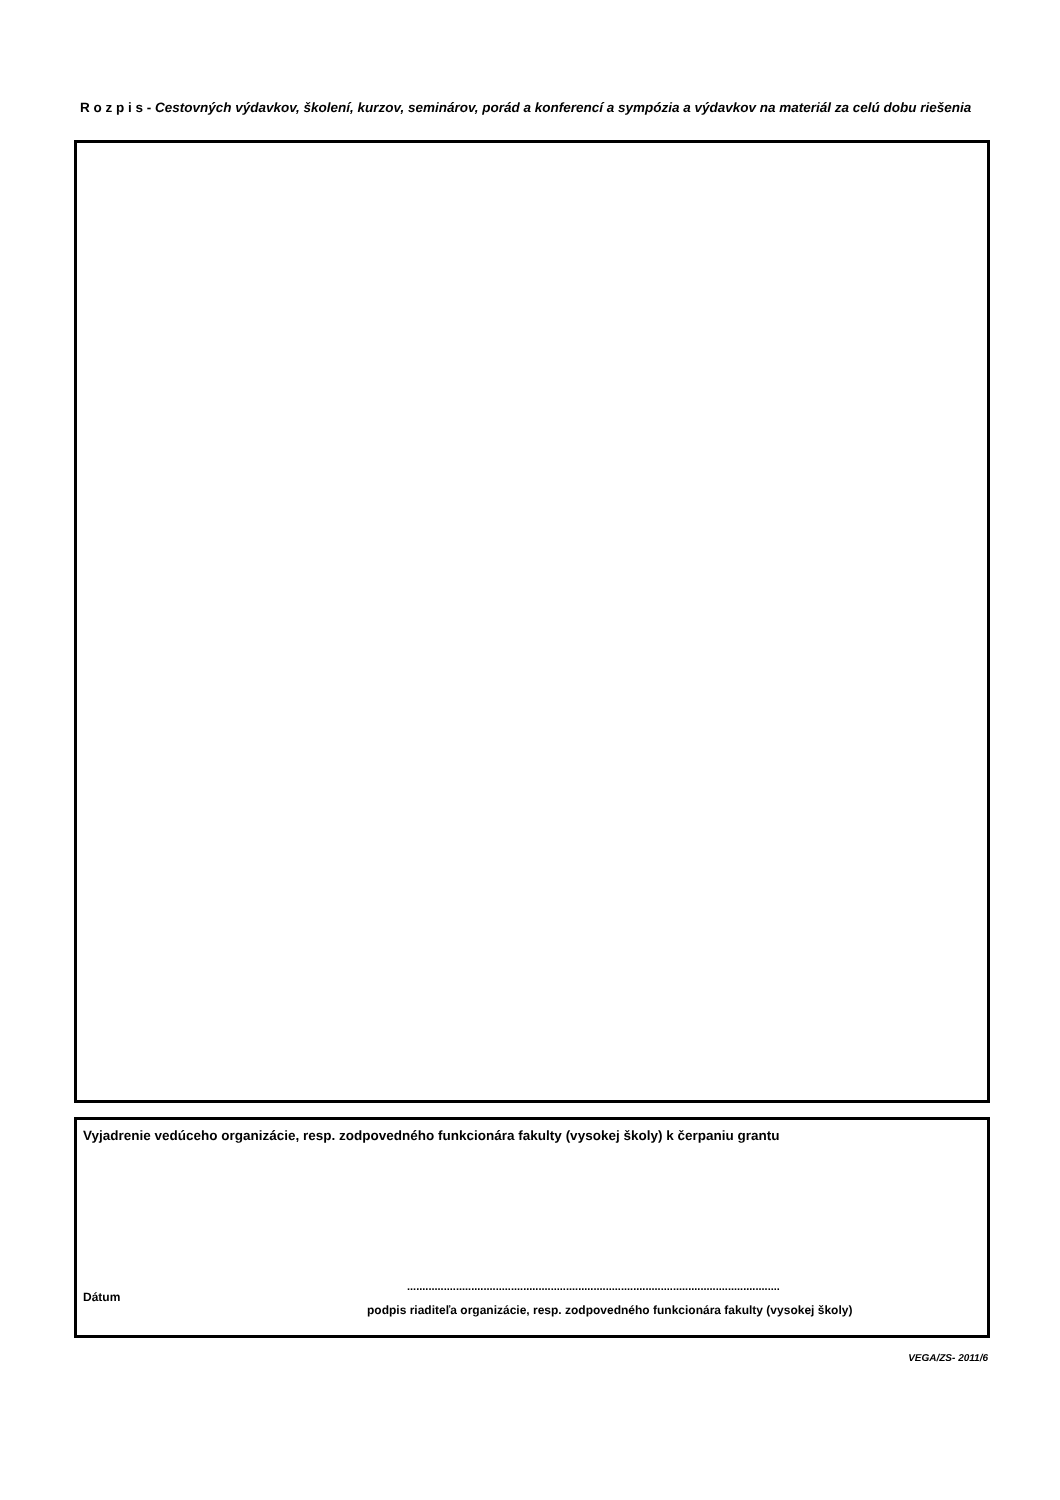R o z p i s - Cestovných výdavkov, školení, kurzov, seminárov, porád a konferencí a sympózia a výdavkov na materiál za celú dobu riešenia
Vyjadrenie vedúceho organizácie, resp. zodpovedného funkcionára fakulty (vysokej školy) k čerpaniu grantu
Dátum
..........................................................................................................................
podpis riaditeľa organizácie, resp. zodpovedného funkcionára fakulty (vysokej školy)
VEGA/ZS- 2011/6